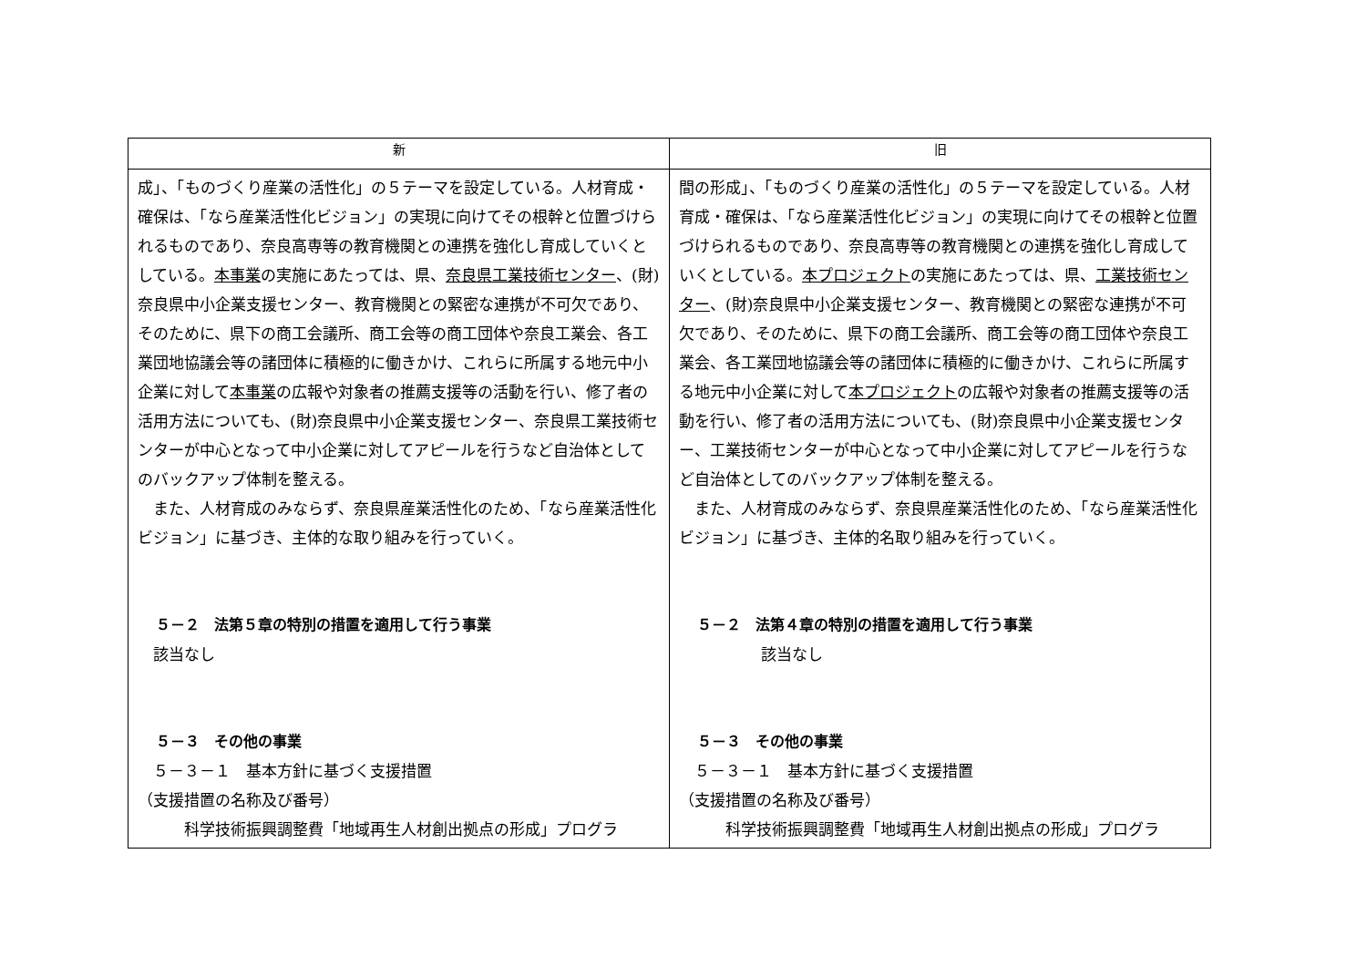| 新 | 旧 |
| --- | --- |
| 成」、「ものづくり産業の活性化」の５テーマを設定している。人材育成・確保は、「なら産業活性化ビジョン」の実現に向けてその根幹と位置づけられるものであり、奈良高専等の教育機関との連携を強化し育成していくとしている。 本事業 の実施にあたっては、県、 奈良県工業技術センター 、(財)奈良県中小企業支援センター、教育機関との緊密な連携が不可欠であり、そのために、県下の商工会議所、商工会等の商工団体や奈良工業会、各工業団地協議会等の諸団体に積極的に働きかけ、これらに所属する地元中小企業に対して 本事業 の広報や対象者の推薦支援等の活動を行い、修了者の活用方法についても、(財)奈良県中小企業支援センター、奈良県工業技術センターが中心となって中小企業に対してアピールを行うなど自治体としてのバックアップ体制を整える。 また、人材育成のみならず、奈良県産業活性化のため、「なら産業活性化ビジョン」に基づき、主体的な取り組みを行っていく。 ５－２ 法第５章の特別の措置を適用して行う事業 該当なし ５－３ その他の事業 ５－３－１ 基本方針に基づく支援措置 （支援措置の名称及び番号） 科学技術振興調整費「地域再生人材創出拠点の形成」プログラ | 間の形成」、「ものづくり産業の活性化」の５テーマを設定している。人材育成・確保は、「なら産業活性化ビジョン」の実現に向けてその根幹と位置づけられるものであり、奈良高専等の教育機関との連携を強化し育成していくとしている。 本プロジェクト の実施にあたっては、県、 工業技術センター 、(財)奈良県中小企業支援センター、教育機関との緊密な連携が不可欠であり、そのために、県下の商工会議所、商工会等の商工団体や奈良工業会、各工業団地協議会等の諸団体に積極的に働きかけ、これらに所属する地元中小企業に対して 本プロジェクト の広報や対象者の推薦支援等の活動を行い、修了者の活用方法についても、(財)奈良県中小企業支援センター、工業技術センターが中心となって中小企業に対してアピールを行うなど自治体としてのバックアップ体制を整える。 また、人材育成のみならず、奈良県産業活性化のため、「なら産業活性化ビジョン」に基づき、主体的名取り組みを行っていく。 ５－２ 法第４章の特別の措置を適用して行う事業 該当なし ５－３ その他の事業 ５－３－１ 基本方針に基づく支援措置 （支援措置の名称及び番号） 科学技術振興調整費「地域再生人材創出拠点の形成」プログラ |